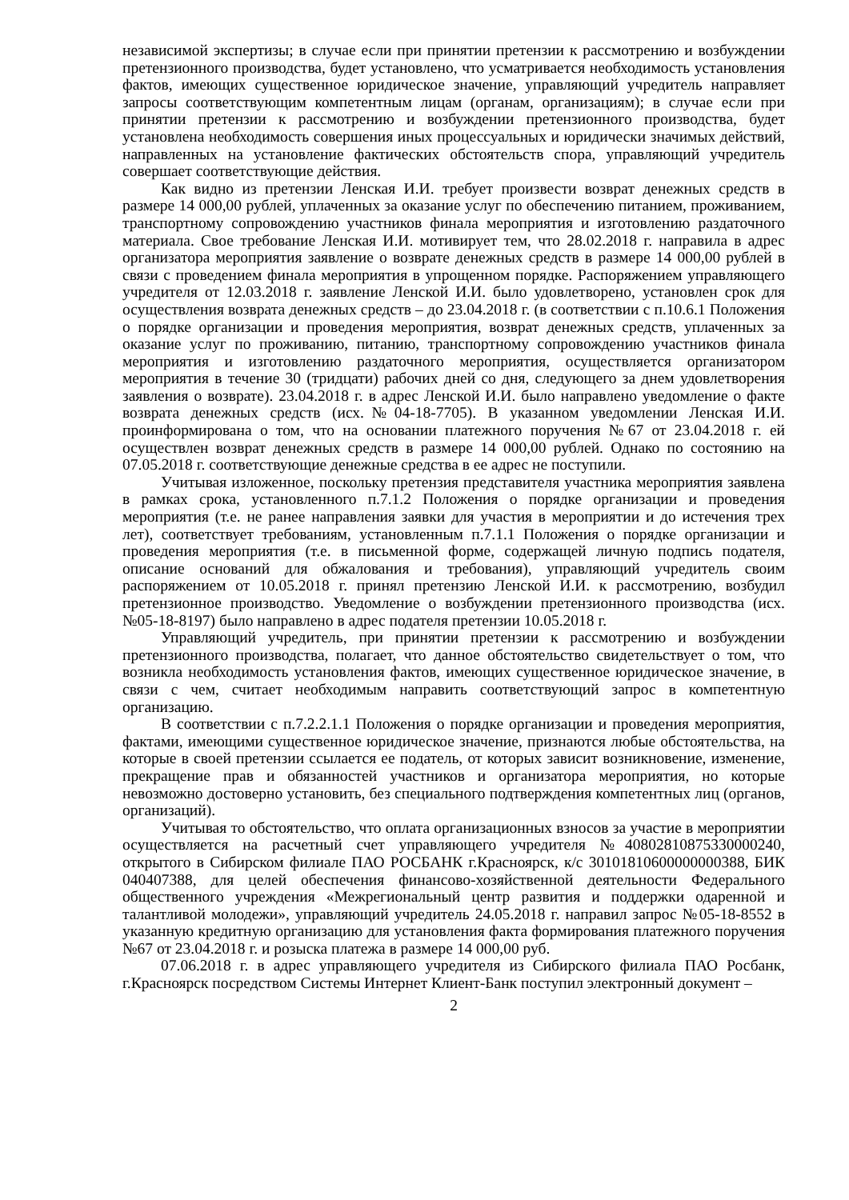независимой экспертизы; в случае если при принятии претензии к рассмотрению и возбуждении претензионного производства, будет установлено, что усматривается необходимость установления фактов, имеющих существенное юридическое значение, управляющий учредитель направляет запросы соответствующим компетентным лицам (органам, организациям); в случае если при принятии претензии к рассмотрению и возбуждении претензионного производства, будет установлена необходимость совершения иных процессуальных и юридически значимых действий, направленных на установление фактических обстоятельств спора, управляющий учредитель совершает соответствующие действия.
Как видно из претензии Ленская И.И. требует произвести возврат денежных средств в размере 14 000,00 рублей, уплаченных за оказание услуг по обеспечению питанием, проживанием, транспортному сопровождению участников финала мероприятия и изготовлению раздаточного материала. Свое требование Ленская И.И. мотивирует тем, что 28.02.2018 г. направила в адрес организатора мероприятия заявление о возврате денежных средств в размере 14 000,00 рублей в связи с проведением финала мероприятия в упрощенном порядке. Распоряжением управляющего учредителя от 12.03.2018 г. заявление Ленской И.И. было удовлетворено, установлен срок для осуществления возврата денежных средств – до 23.04.2018 г. (в соответствии с п.10.6.1 Положения о порядке организации и проведения мероприятия, возврат денежных средств, уплаченных за оказание услуг по проживанию, питанию, транспортному сопровождению участников финала мероприятия и изготовлению раздаточного мероприятия, осуществляется организатором мероприятия в течение 30 (тридцати) рабочих дней со дня, следующего за днем удовлетворения заявления о возврате). 23.04.2018 г. в адрес Ленской И.И. было направлено уведомление о факте возврата денежных средств (исх.№04-18-7705). В указанном уведомлении Ленская И.И. проинформирована о том, что на основании платежного поручения №67 от 23.04.2018 г. ей осуществлен возврат денежных средств в размере 14 000,00 рублей. Однако по состоянию на 07.05.2018 г. соответствующие денежные средства в ее адрес не поступили.
Учитывая изложенное, поскольку претензия представителя участника мероприятия заявлена в рамках срока, установленного п.7.1.2 Положения о порядке организации и проведения мероприятия (т.е. не ранее направления заявки для участия в мероприятии и до истечения трех лет), соответствует требованиям, установленным п.7.1.1 Положения о порядке организации и проведения мероприятия (т.е. в письменной форме, содержащей личную подпись подателя, описание оснований для обжалования и требования), управляющий учредитель своим распоряжением от 10.05.2018 г. принял претензию Ленской И.И. к рассмотрению, возбудил претензионное производство. Уведомление о возбуждении претензионного производства (исх.№05-18-8197) было направлено в адрес подателя претензии 10.05.2018 г.
Управляющий учредитель, при принятии претензии к рассмотрению и возбуждении претензионного производства, полагает, что данное обстоятельство свидетельствует о том, что возникла необходимость установления фактов, имеющих существенное юридическое значение, в связи с чем, считает необходимым направить соответствующий запрос в компетентную организацию.
В соответствии с п.7.2.2.1.1 Положения о порядке организации и проведения мероприятия, фактами, имеющими существенное юридическое значение, признаются любые обстоятельства, на которые в своей претензии ссылается ее податель, от которых зависит возникновение, изменение, прекращение прав и обязанностей участников и организатора мероприятия, но которые невозможно достоверно установить, без специального подтверждения компетентных лиц (органов, организаций).
Учитывая то обстоятельство, что оплата организационных взносов за участие в мероприятии осуществляется на расчетный счет управляющего учредителя №40802810875330000240, открытого в Сибирском филиале ПАО РОСБАНК г.Красноярск, к/с 30101810600000000388, БИК 040407388, для целей обеспечения финансово-хозяйственной деятельности Федерального общественного учреждения «Межрегиональный центр развития и поддержки одаренной и талантливой молодежи», управляющий учредитель 24.05.2018 г. направил запрос №05-18-8552 в указанную кредитную организацию для установления факта формирования платежного поручения №67 от 23.04.2018 г. и розыска платежа в размере 14 000,00 руб.
07.06.2018 г. в адрес управляющего учредителя из Сибирского филиала ПАО Росбанк, г.Красноярск посредством Системы Интернет Клиент-Банк поступил электронный документ –
2